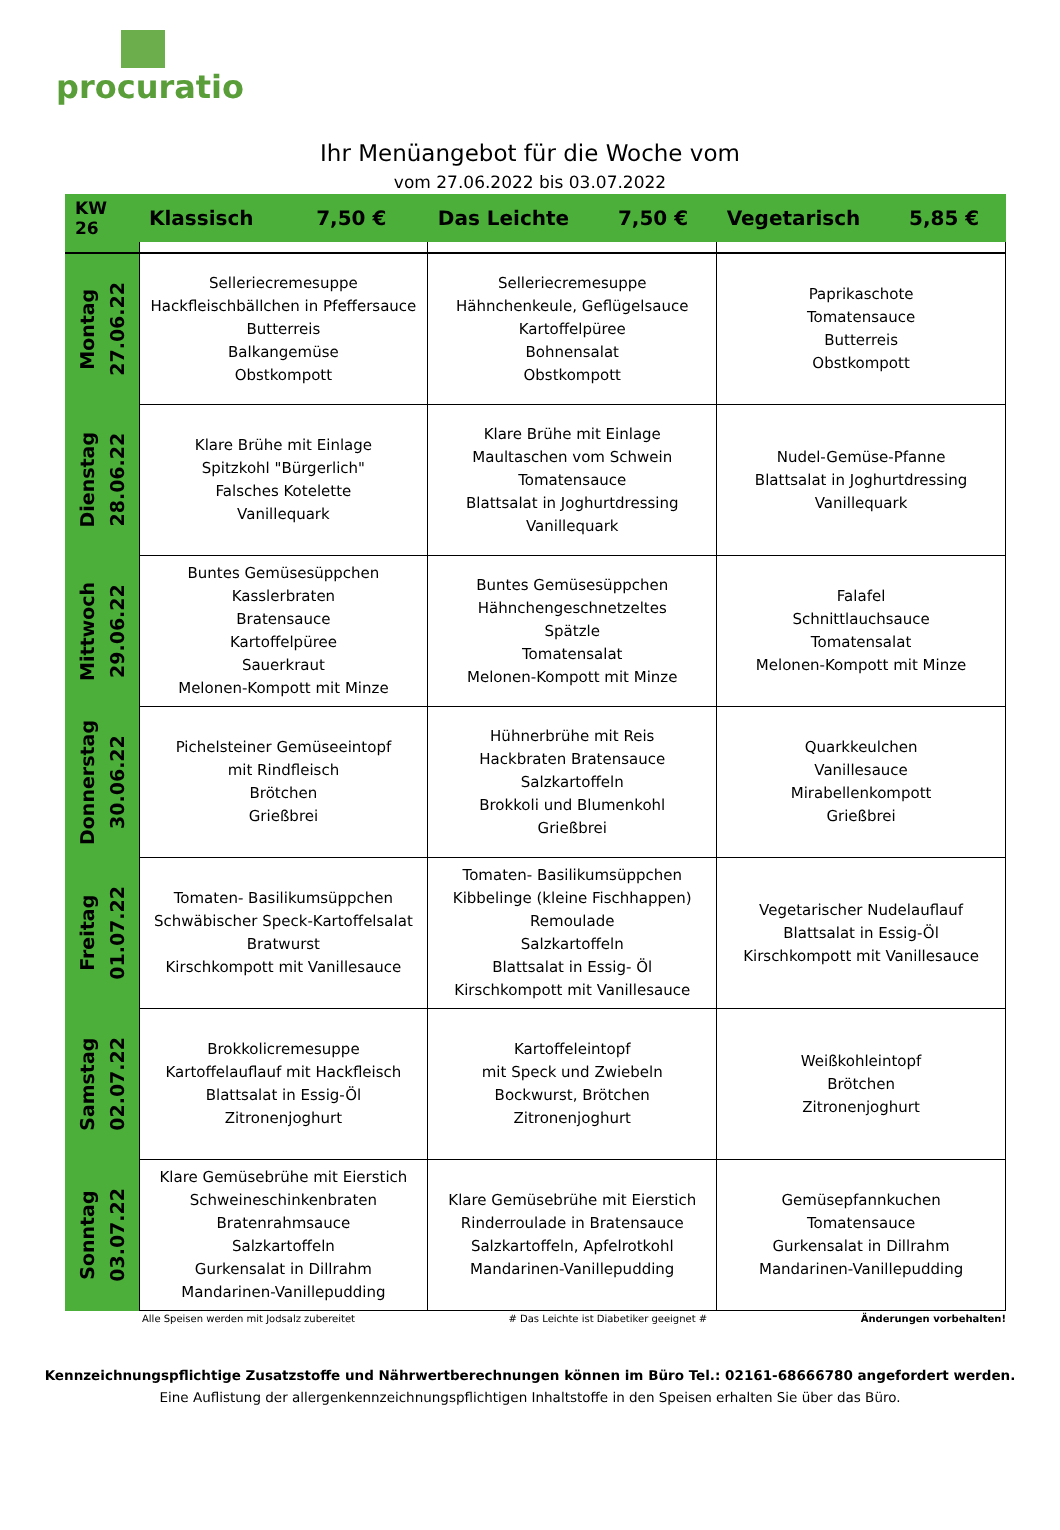procuratio
Ihr Menüangebot für die Woche vom
vom 27.06.2022 bis 03.07.2022
| KW 26 | Klassisch 7,50 € | Das Leichte 7,50 € | Vegetarisch 5,85 € |
| --- | --- | --- | --- |
| Montag 27.06.22 | Selleriecremesuppe Hackfleischbällchen in Pfeffersauce Butterreis Balkangemüse Obstkompott | Selleriecremesuppe Hähnchenkeule, Geflügelsauce Kartoffelpüree Bohnensalat Obstkompott | Paprikaschote Tomatensauce Butterreis Obstkompott |
| Dienstag 28.06.22 | Klare Brühe mit Einlage Spitzkohl "Bürgerlich" Falsches Kotelette Vanillequark | Klare Brühe mit Einlage Maultaschen vom Schwein Tomatensauce Blattsalat in Joghurtdressing Vanillequark | Nudel-Gemüse-Pfanne Blattsalat in Joghurtdressing Vanillequark |
| Mittwoch 29.06.22 | Buntes Gemüsesüppchen Kasslerbraten Bratensauce Kartoffelpüree Sauerkraut Melonen-Kompott mit Minze | Buntes Gemüsesüppchen Hähnchengeschnetzeltes Spätzle Tomatensalat Melonen-Kompott mit Minze | Falafel Schnittlauchsauce Tomatensalat Melonen-Kompott mit Minze |
| Donnerstag 30.06.22 | Pichelsteiner Gemüseeintopf mit Rindfleisch Brötchen Grießbrei | Hühnerbrühe mit Reis Hackbraten Bratensauce Salzkartoffeln Brokkoli und Blumenkohl Grießbrei | Quarkkeulchen Vanillesauce Mirabellenkompott Grießbrei |
| Freitag 01.07.22 | Tomaten- Basilikumsüppchen Schwäbischer Speck-Kartoffelsalat Bratwurst Kirschkompott mit Vanillesauce | Tomaten- Basilikumsüppchen Kibbelinge (kleine Fischhappen) Remoulade Salzkartoffeln Blattsalat in Essig- Öl Kirschkompott mit Vanillesauce | Vegetarischer Nudelauflauf Blattsalat in Essig-Öl Kirschkompott mit Vanillesauce |
| Samstag 02.07.22 | Brokkolicremesuppe Kartoffelauflauf mit Hackfleisch Blattsalat in Essig-Öl Zitronenjoghurt | Kartoffeleintopf mit Speck und Zwiebeln Bockwurst, Brötchen Zitronenjoghurt | Weißkohleintopf Brötchen Zitronenjoghurt |
| Sonntag 03.07.22 | Klare Gemüsebrühe mit Eierstich Schweineschinkenbraten Bratenrahmsauce Salzkartoffeln Gurkensalat in Dillrahm Mandarinen-Vanillepudding | Klare Gemüsebrühe mit Eierstich Rinderroulade in Bratensauce Salzkartoffeln, Apfelrotkohl Mandarinen-Vanillepudding | Gemüsepfannkuchen Tomatensauce Gurkensalat in Dillrahm Mandarinen-Vanillepudding |
Alle Speisen werden mit Jodsalz zubereitet # Das Leichte ist Diabetiker geeignet # Änderungen vorbehalten!
Kennzeichnungspflichtige Zusatzstoffe und Nährwertberechnungen können im Büro Tel.: 02161-68666780 angefordert werden.
Eine Auflistung der allergenkennzeichnungspflichtigen Inhaltstoffe in den Speisen erhalten Sie über das Büro.